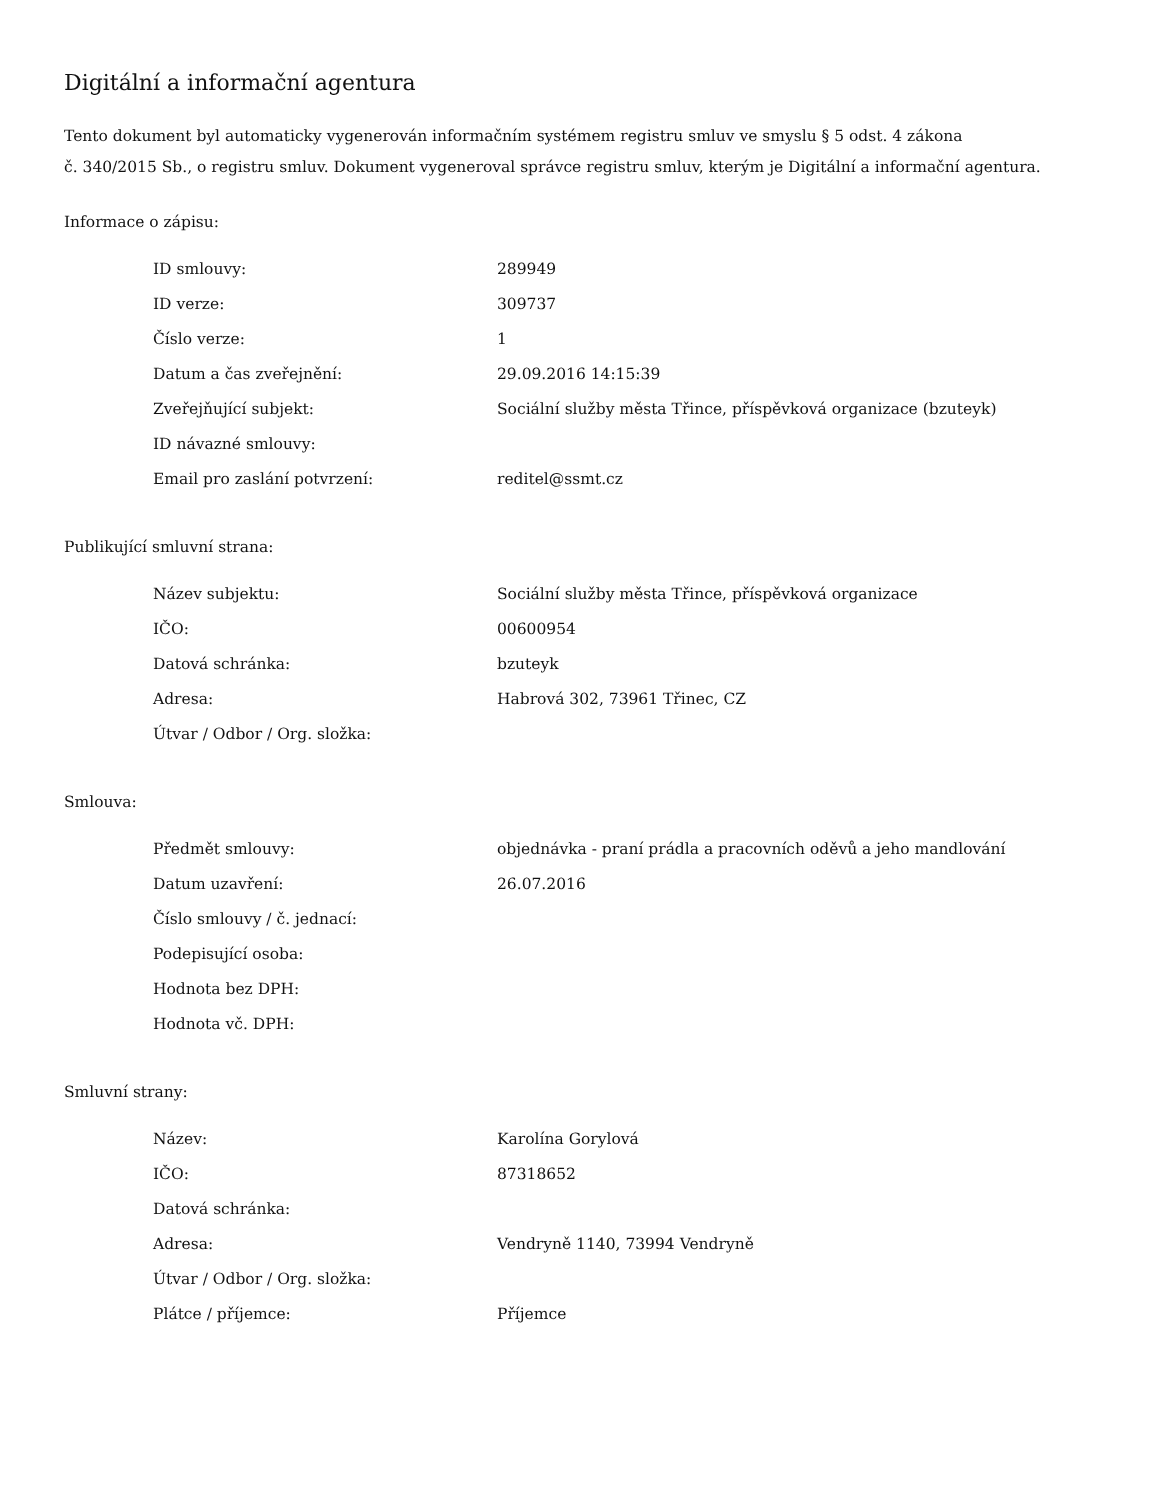Digitální a informační agentura
Tento dokument byl automaticky vygenerován informačním systémem registru smluv ve smyslu § 5 odst. 4 zákona
č. 340/2015 Sb., o registru smluv. Dokument vygeneroval správce registru smluv, kterým je Digitální a informační agentura.
Informace o zápisu:
| ID smlouvy: | 289949 |
| ID verze: | 309737 |
| Číslo verze: | 1 |
| Datum a čas zveřejnění: | 29.09.2016 14:15:39 |
| Zveřejňující subjekt: | Sociální služby města Třince, příspěvková organizace (bzuteyk) |
| ID návazné smlouvy: | |
| Email pro zaslání potvrzení: | reditel@ssmt.cz |
Publikující smluvní strana:
| Název subjektu: | Sociální služby města Třince, příspěvková organizace |
| IČO: | 00600954 |
| Datová schránka: | bzuteyk |
| Adresa: | Habrová 302, 73961 Třinec, CZ |
| Útvar / Odbor / Org. složka: | |
Smlouva:
| Předmět smlouvy: | objednávka - praní prádla a pracovních oděvů a jeho mandlování |
| Datum uzavření: | 26.07.2016 |
| Číslo smlouvy / č. jednací: | |
| Podepisující osoba: | |
| Hodnota bez DPH: | |
| Hodnota vč. DPH: | |
Smluvní strany:
| Název: | Karolína Gorylová |
| IČO: | 87318652 |
| Datová schránka: | |
| Adresa: | Vendryně 1140, 73994 Vendryně |
| Útvar / Odbor / Org. složka: | |
| Plátce / příjemce: | Příjemce |